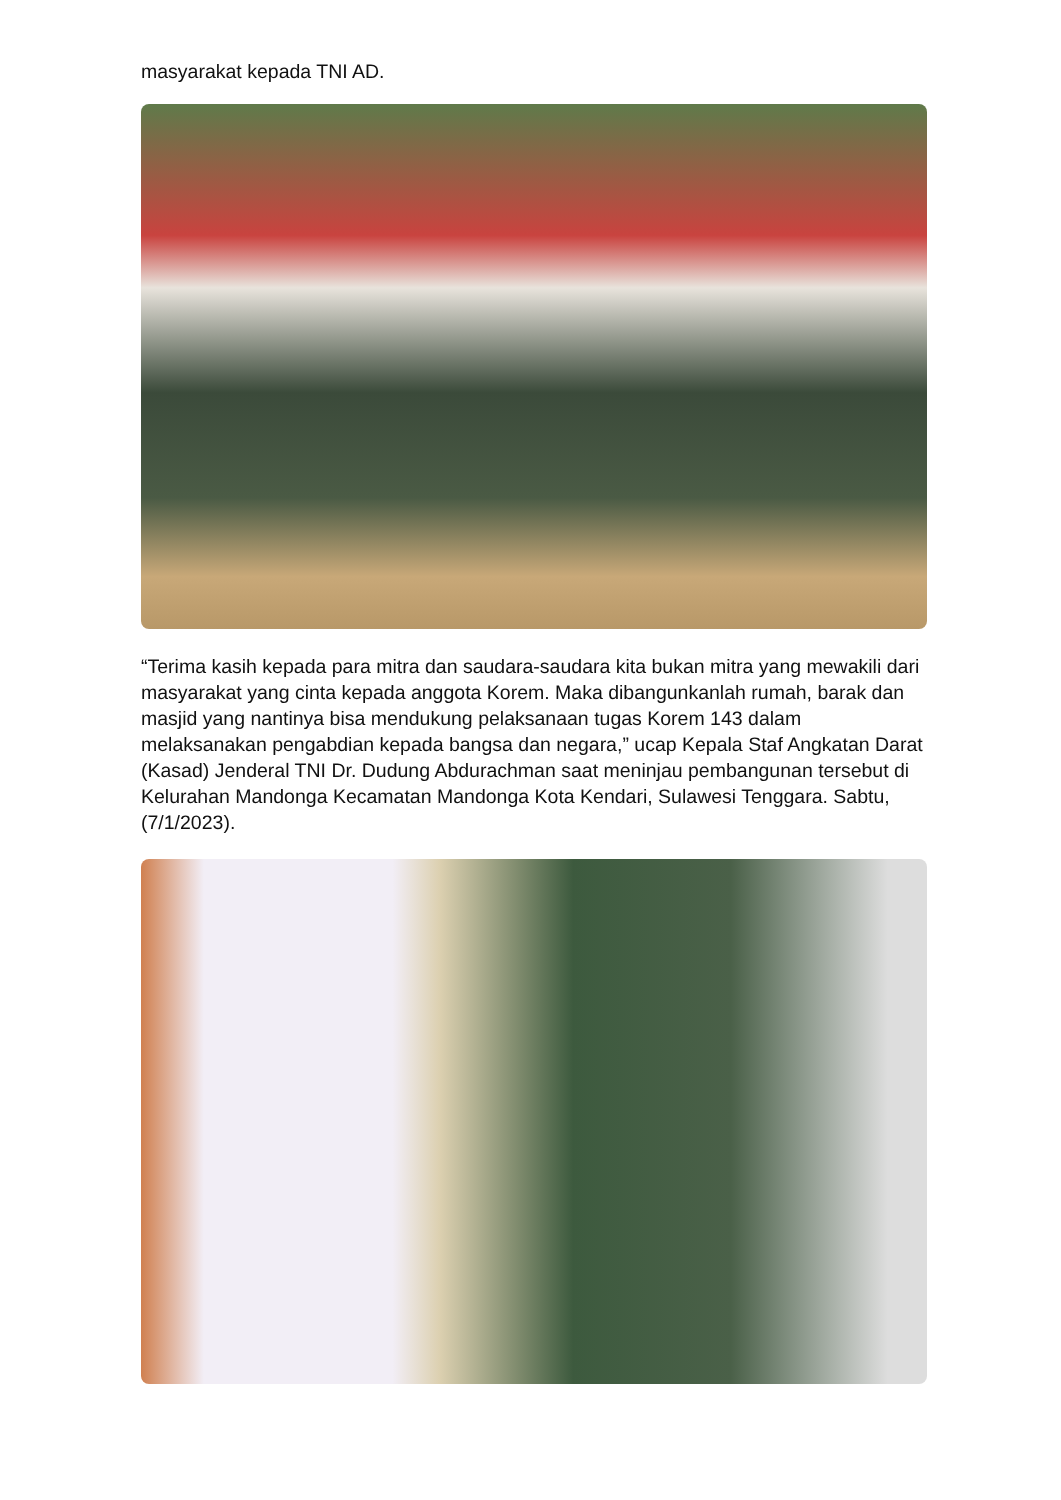masyarakat kepada TNI AD.
“Terima kasih kepada para mitra dan saudara-saudara kita bukan mitra yang mewakili dari masyarakat yang cinta kepada anggota Korem. Maka dibangunkanlah rumah, barak dan masjid yang nantinya bisa mendukung pelaksanaan tugas Korem 143 dalam melaksanakan pengabdian kepada bangsa dan negara,” ucap Kepala Staf Angkatan Darat (Kasad) Jenderal TNI Dr. Dudung Abdurachman saat meninjau pembangunan tersebut di Kelurahan Mandonga Kecamatan Mandonga Kota Kendari, Sulawesi Tenggara. Sabtu, (7/1/2023).